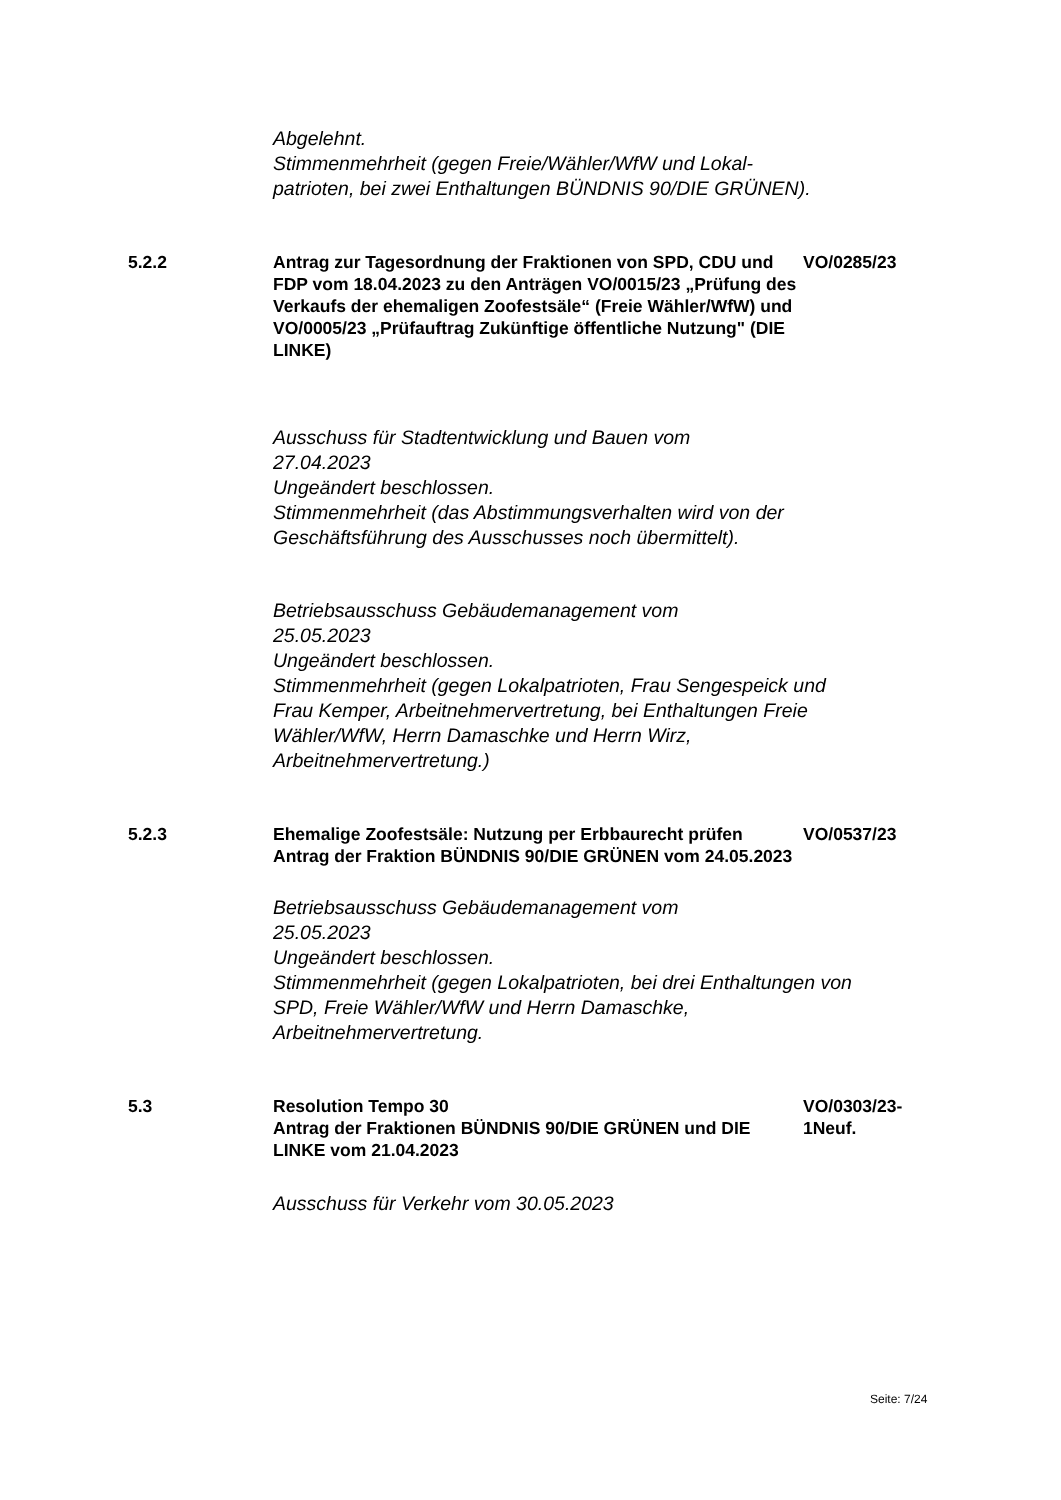Abgelehnt.
Stimmenmehrheit (gegen Freie/Wähler/WfW und Lokal-patrioten, bei zwei Enthaltungen BÜNDNIS 90/DIE GRÜNEN).
5.2.2 Antrag zur Tagesordnung der Fraktionen von SPD, CDU und FDP vom 18.04.2023 zu den Anträgen VO/0015/23 „Prüfung des Verkaufs der ehemaligen Zoofestsäle“ (Freie Wähler/WfW) und VO/0005/23 „Prüfauftrag Zukünftige öffentliche Nutzung" (DIE LINKE)
VO/0285/23
Ausschuss für Stadtentwicklung und Bauen vom
27.04.2023
Ungeändert beschlossen.
Stimmenmehrheit (das Abstimmungsverhalten wird von der Geschäftsführung des Ausschusses noch übermittelt).
Betriebsausschuss Gebäudemanagement vom
25.05.2023
Ungeändert beschlossen.
Stimmenmehrheit (gegen Lokalpatrioten, Frau Sengespeick und Frau Kemper, Arbeitnehmervertretung, bei Enthaltungen Freie Wähler/WfW, Herrn Damaschke und Herrn Wirz, Arbeitnehmervertretung.)
5.2.3 Ehemalige Zoofestsäle: Nutzung per Erbbaurecht prüfen
Antrag der Fraktion BÜNDNIS 90/DIE GRÜNEN vom 24.05.2023
VO/0537/23
Betriebsausschuss Gebäudemanagement vom
25.05.2023
Ungeändert beschlossen.
Stimmenmehrheit (gegen Lokalpatrioten, bei drei Enthaltungen von SPD, Freie Wähler/WfW und Herrn Damaschke, Arbeitnehmervertretung.
5.3 Resolution Tempo 30
Antrag der Fraktionen BÜNDNIS 90/DIE GRÜNEN und DIE LINKE vom 21.04.2023
VO/0303/23-1Neuf.
Ausschuss für Verkehr vom 30.05.2023
Seite: 7/24